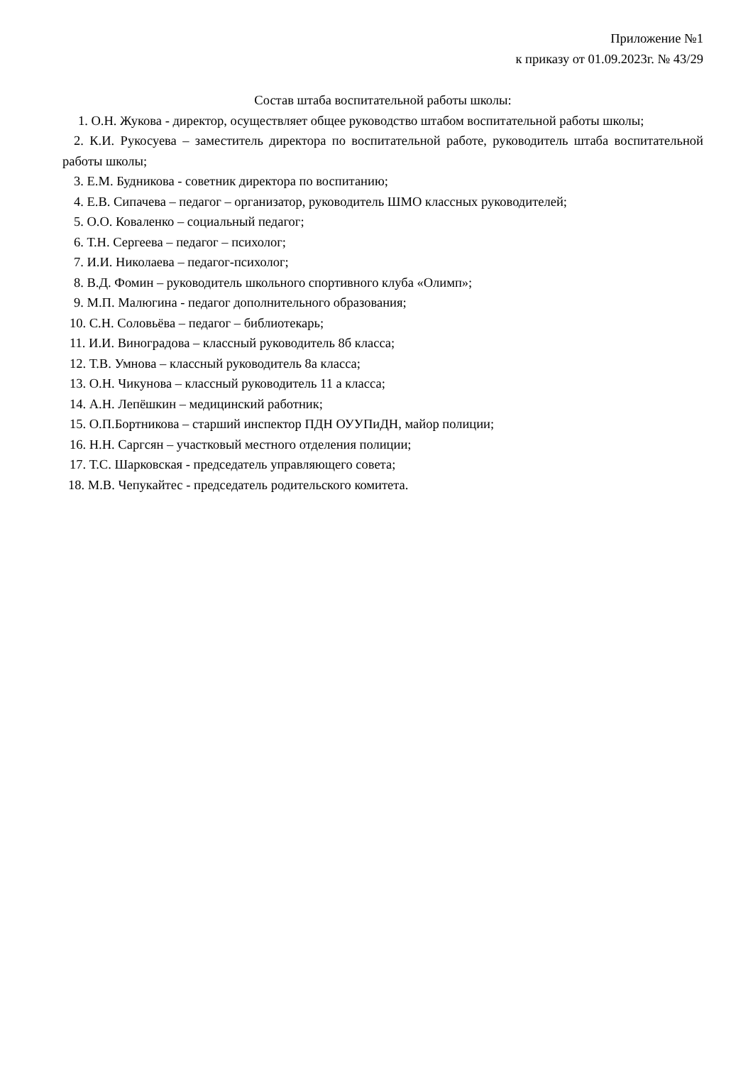Приложение №1
к приказу от 01.09.2023г. № 43/29
Состав штаба воспитательной работы школы:
1. О.Н. Жукова - директор, осуществляет общее руководство штабом воспитательной работы школы;
2. К.И. Рукосуева – заместитель директора по воспитательной работе, руководитель штаба воспитательной работы школы;
3. Е.М. Будникова - советник директора по воспитанию;
4. Е.В. Сипачева – педагог – организатор, руководитель ШМО классных руководителей;
5. О.О. Коваленко – социальный педагог;
6. Т.Н. Сергеева – педагог – психолог;
7. И.И. Николаева – педагог-психолог;
8. В.Д. Фомин – руководитель школьного спортивного клуба «Олимп»;
9. М.П. Малюгина - педагог дополнительного образования;
10. С.Н. Соловьёва – педагог – библиотекарь;
11. И.И. Виноградова – классный руководитель 8б класса;
12. Т.В. Умнова – классный руководитель 8а класса;
13. О.Н. Чикунова – классный руководитель 11 а класса;
14. А.Н. Лепёшкин – медицинский работник;
15. О.П.Бортникова – старший инспектор ПДН ОУУПиДН, майор полиции;
16. Н.Н. Саргсян – участковый местного отделения полиции;
17. Т.С. Шарковская - председатель управляющего совета;
18. М.В. Чепукайтес - председатель родительского комитета.